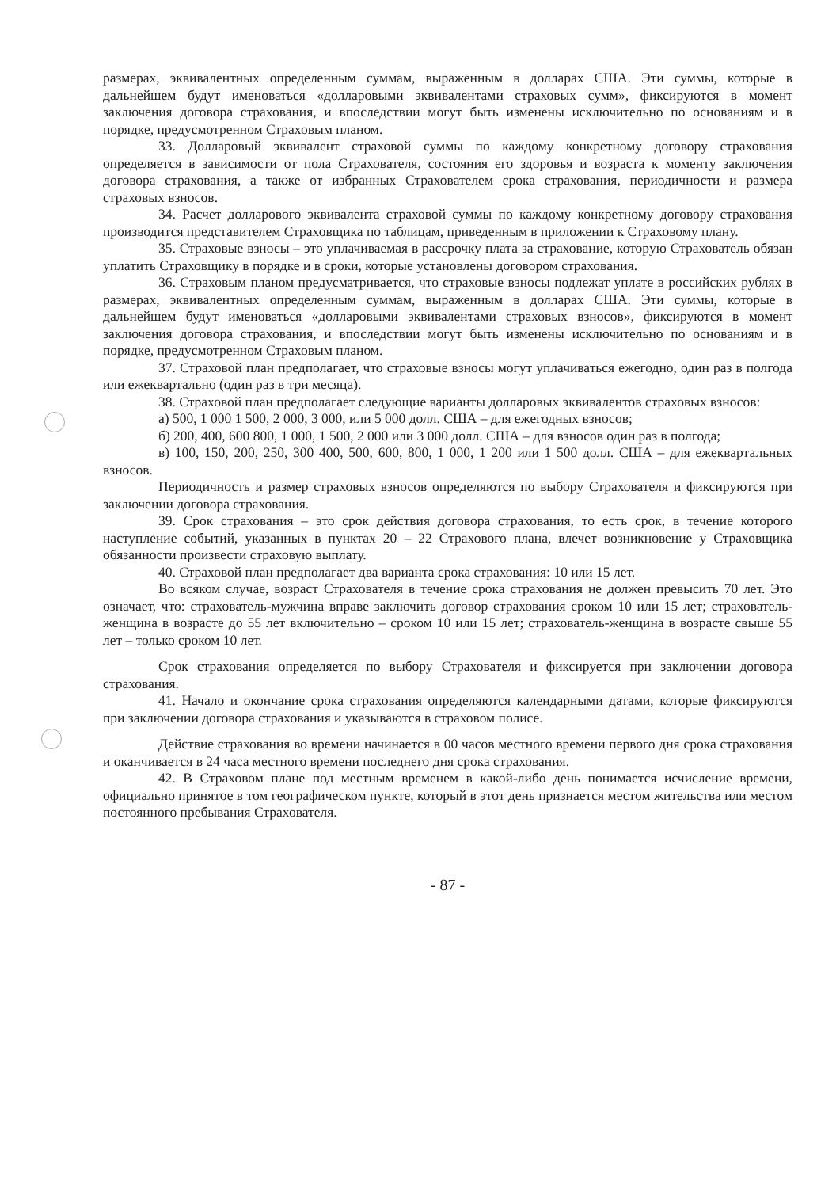размерах, эквивалентных определенным суммам, выраженным в долларах США. Эти суммы, которые в дальнейшем будут именоваться «долларовыми эквивалентами страховых сумм», фиксируются в момент заключения договора страхования, и впоследствии могут быть изменены исключительно по основаниям и в порядке, предусмотренном Страховым планом.
33. Долларовый эквивалент страховой суммы по каждому конкретному договору страхования определяется в зависимости от пола Страхователя, состояния его здоровья и возраста к моменту заключения договора страхования, а также от избранных Страхователем срока страхования, периодичности и размера страховых взносов.
34. Расчет долларового эквивалента страховой суммы по каждому конкретному договору страхования производится представителем Страховщика по таблицам, приведенным в приложении к Страховому плану.
35. Страховые взносы – это уплачиваемая в рассрочку плата за страхование, которую Страхователь обязан уплатить Страховщику в порядке и в сроки, которые установлены договором страхования.
36. Страховым планом предусматривается, что страховые взносы подлежат уплате в российских рублях в размерах, эквивалентных определенным суммам, выраженным в долларах США. Эти суммы, которые в дальнейшем будут именоваться «долларовыми эквивалентами страховых взносов», фиксируются в момент заключения договора страхования, и впоследствии могут быть изменены исключительно по основаниям и в порядке, предусмотренном Страховым планом.
37. Страховой план предполагает, что страховые взносы могут уплачиваться ежегодно, один раз в полгода или ежеквартально (один раз в три месяца).
38. Страховой план предполагает следующие варианты долларовых эквивалентов страховых взносов:
а) 500, 1 000 1 500, 2 000, 3 000, или 5 000 долл. США – для ежегодных взносов;
б) 200, 400, 600 800, 1 000, 1 500, 2 000 или 3 000 долл. США – для взносов один раз в полгода;
в) 100, 150, 200, 250, 300 400, 500, 600, 800, 1 000, 1 200 или 1 500 долл. США – для ежеквартальных взносов.
Периодичность и размер страховых взносов определяются по выбору Страхователя и фиксируются при заключении договора страхования.
39. Срок страхования – это срок действия договора страхования, то есть срок, в течение которого наступление событий, указанных в пунктах 20 – 22 Страхового плана, влечет возникновение у Страховщика обязанности произвести страховую выплату.
40. Страховой план предполагает два варианта срока страхования: 10 или 15 лет.
Во всяком случае, возраст Страхователя в течение срока страхования не должен превысить 70 лет. Это означает, что: страхователь-мужчина вправе заключить договор страхования сроком 10 или 15 лет; страхователь-женщина в возрасте до 55 лет включительно – сроком 10 или 15 лет; страхователь-женщина в возрасте свыше 55 лет – только сроком 10 лет.
Срок страхования определяется по выбору Страхователя и фиксируется при заключении договора страхования.
41. Начало и окончание срока страхования определяются календарными датами, которые фиксируются при заключении договора страхования и указываются в страховом полисе.
Действие страхования во времени начинается в 00 часов местного времени первого дня срока страхования и оканчивается в 24 часа местного времени последнего дня срока страхования.
42. В Страховом плане под местным временем в какой-либо день понимается исчисление времени, официально принятое в том географическом пункте, который в этот день признается местом жительства или местом постоянного пребывания Страхователя.
- 87 -